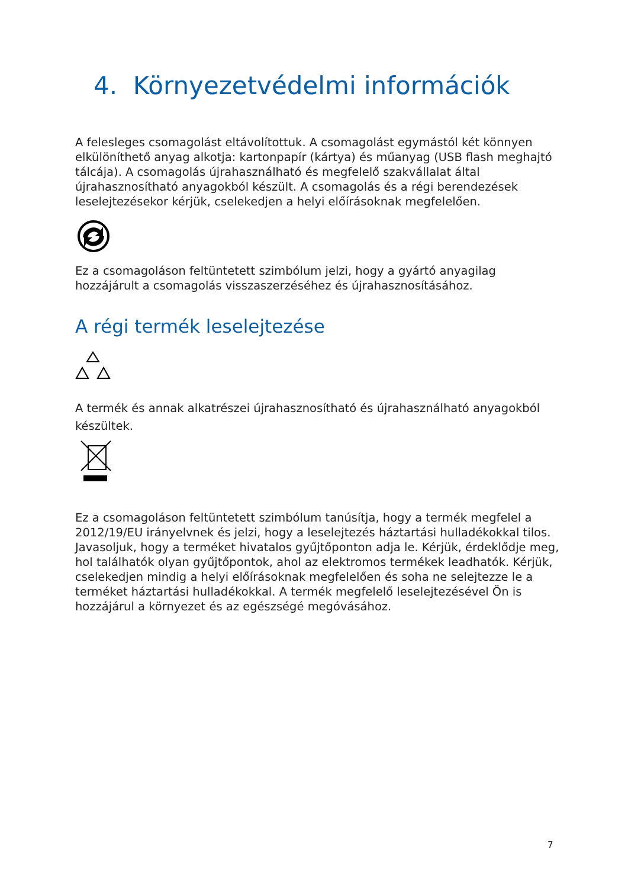4. Környezetvédelmi információk
A felesleges csomagolást eltávolítottuk. A csomagolást egymástól két könnyen elkülöníthető anyag alkotja: kartonpapír (kártya) és műanyag (USB flash meghajtó tálcája). A csomagolás újrahasználható és megfelelő szakvállalat által újrahasznosítható anyagokból készült. A csomagolás és a régi berendezések leselejtezésekor kérjük, cselekedjen a helyi előírásoknak megfelelően.
Ez a csomagoláson feltüntetett szimbólum jelzi, hogy a gyártó anyagilag hozzájárult a csomagolás visszaszerzéséhez és újrahasznosításához.
A régi termék leselejtezése
A termék és annak alkatrészei újrahasznosítható és újrahasználható anyagokból készültek.
Ez a csomagoláson feltüntetett szimbólum tanúsítja, hogy a termék megfelel a 2012/19/EU irányelvnek és jelzi, hogy a leselejtezés háztartási hulladékokkal tilos. Javasoljuk, hogy a terméket hivatalos gyűjtőponton adja le. Kérjük, érdeklődje meg, hol találhatók olyan gyűjtőpontok, ahol az elektromos termékek leadhatók. Kérjük, cselekedjen mindig a helyi előírásoknak megfelelően és soha ne selejtezze le a terméket háztartási hulladékokkal. A termék megfelelő leselejtezésével Ön is hozzájárul a környezet és az egészségé megóvásához.
7